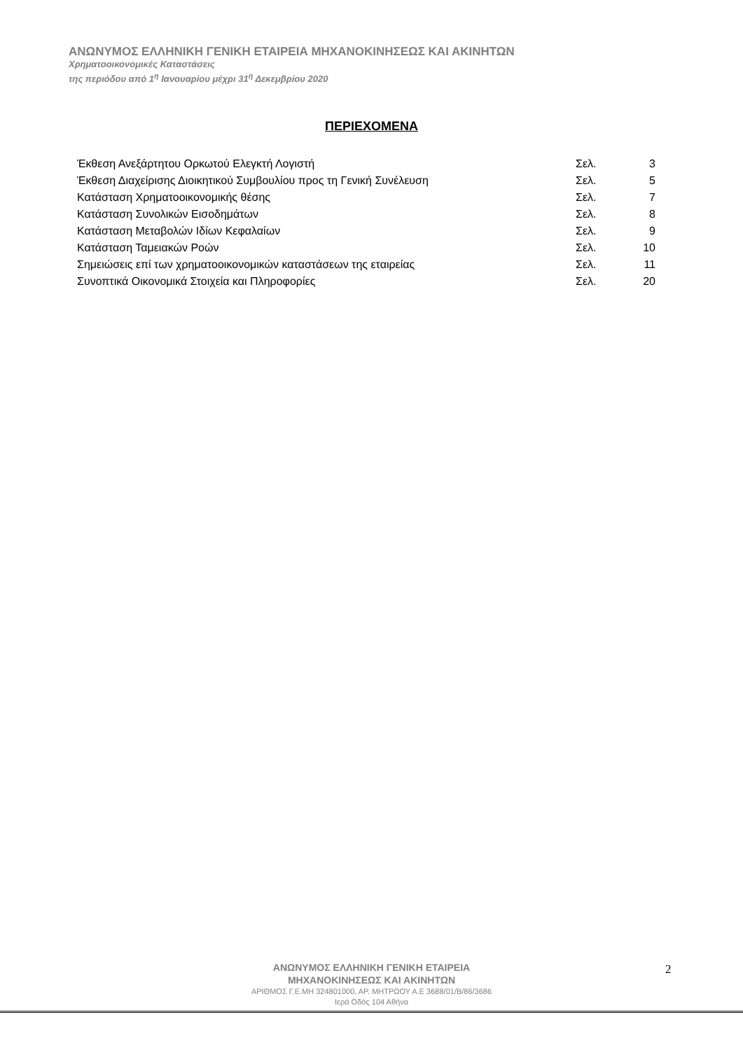ΑΝΩΝΥΜΟΣ ΕΛΛΗΝΙΚΗ ΓΕΝΙΚΗ ΕΤΑΙΡΕΙΑ ΜΗΧΑΝΟΚΙΝΗΣΕΩΣ ΚΑΙ ΑΚΙΝΗΤΩΝ
Χρηματοοικονομικές Καταστάσεις
της περιόδου από 1<sup>η</sup> Ιανουαρίου μέχρι 31<sup>η</sup> Δεκεμβρίου 2020
ΠΕΡΙΕΧΟΜΕΝΑ
| Έκθεση Ανεξάρτητου Ορκωτού Ελεγκτή Λογιστή | Σελ. | 3 |
| Έκθεση Διαχείρισης Διοικητικού Συμβουλίου προς τη Γενική Συνέλευση | Σελ. | 5 |
| Κατάσταση Χρηματοοικονομικής θέσης | Σελ. | 7 |
| Κατάσταση Συνολικών Εισοδημάτων | Σελ. | 8 |
| Κατάσταση Μεταβολών Ιδίων Κεφαλαίων | Σελ. | 9 |
| Κατάσταση Ταμειακών Ροών | Σελ. | 10 |
| Σημειώσεις επί των χρηματοοικονομικών καταστάσεων της εταιρείας | Σελ. | 11 |
| Συνοπτικά Οικονομικά Στοιχεία και Πληροφορίες | Σελ. | 20 |
ΑΝΩΝΥΜΟΣ ΕΛΛΗΝΙΚΗ ΓΕΝΙΚΗ ΕΤΑΙΡΕΙΑ
ΜΗΧΑΝΟΚΙΝΗΣΕΩΣ ΚΑΙ ΑΚΙΝΗΤΩΝ
ΑΡΙΘΜΟΣ Γ.Ε.ΜΗ 324801000, ΑΡ. ΜΗΤΡΩΟΥ Α.Ε 3688/01/Β/86/3686
Ιερά Οδός 104 Αθήνα
2